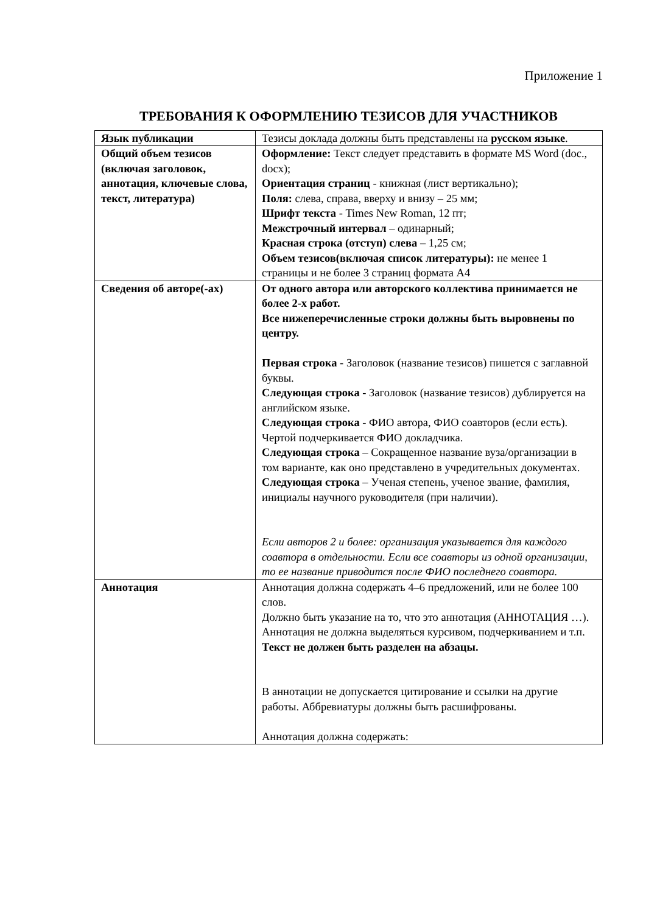Приложение 1
ТРЕБОВАНИЯ К ОФОРМЛЕНИЮ ТЕЗИСОВ ДЛЯ УЧАСТНИКОВ
| Язык публикации | Тезисы доклада должны быть представлены на русском языке . |
| Общий объем тезисов (включая заголовок, аннотация, ключевые слова, текст, литература) | Оформление: Текст следует представить в формате MS Word (doc., docx); Ориентация страниц - книжная (лист вертикально); Поля: слева, справа, вверху и внизу – 25 мм; Шрифт текста - Times New Roman, 12 пт; Межстрочный интервал – одинарный; Красная строка (отступ) слева – 1,25 см; Объем тезисов(включая список литературы): не менее 1 страницы и не более 3 страниц формата А4 |
| Сведения об авторе(-ах) | От одного автора или авторского коллектива принимается не более 2-х работ. Все нижеперечисленные строки должны быть выровнены по центру. Первая строка - Заголовок (название тезисов) пишется с заглавной буквы. Следующая строка - Заголовок (название тезисов) дублируется на английском языке. Следующая строка - ФИО автора, ФИО соавторов (если есть). Чертой подчеркивается ФИО докладчика. Следующая строка – Сокращенное название вуза/организации в том варианте, как оно представлено в учредительных документах. Следующая строка – Ученая степень, ученое звание, фамилия, инициалы научного руководителя (при наличии). Если авторов 2 и более: организация указывается для каждого соавтора в отдельности. Если все соавторы из одной организации, то ее название приводится после ФИО последнего соавтора. |
| Аннотация | Аннотация должна содержать 4–6 предложений, или не более 100 слов. Должно быть указание на то, что это аннотация (АННОТАЦИЯ …). Аннотация не должна выделяться курсивом, подчеркиванием и т.п. Текст не должен быть разделен на абзацы. В аннотации не допускается цитирование и ссылки на другие работы. Аббревиатуры должны быть расшифрованы. Аннотация должна содержать: |